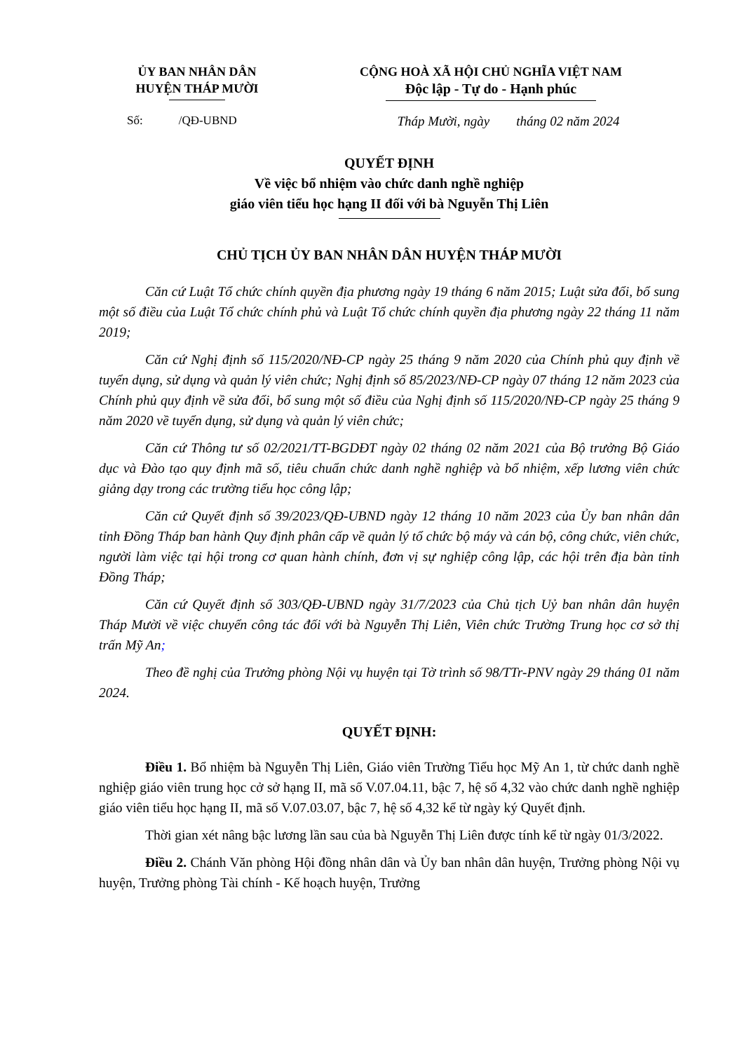ỦY BAN NHÂN DÂN
HUYỆN THÁP MƯỜI
CỘNG HOÀ XÃ HỘI CHỦ NGHĨA VIỆT NAM
Độc lập - Tự do - Hạnh phúc
Số: /QĐ-UBND Tháp Mười, ngày tháng 02 năm 2024
QUYẾT ĐỊNH
Về việc bổ nhiệm vào chức danh nghề nghiệp
giáo viên tiểu học hạng II đối với bà Nguyễn Thị Liên
CHỦ TỊCH ỦY BAN NHÂN DÂN HUYỆN THÁP MƯỜI
Căn cứ Luật Tổ chức chính quyền địa phương ngày 19 tháng 6 năm 2015; Luật sửa đổi, bổ sung một số điều của Luật Tổ chức chính phủ và Luật Tổ chức chính quyền địa phương ngày 22 tháng 11 năm 2019;
Căn cứ Nghị định số 115/2020/NĐ-CP ngày 25 tháng 9 năm 2020 của Chính phủ quy định về tuyển dụng, sử dụng và quản lý viên chức; Nghị định số 85/2023/NĐ-CP ngày 07 tháng 12 năm 2023 của Chính phủ quy định về sửa đổi, bổ sung một số điều của Nghị định số 115/2020/NĐ-CP ngày 25 tháng 9 năm 2020 về tuyển dụng, sử dụng và quản lý viên chức;
Căn cứ Thông tư số 02/2021/TT-BGDĐT ngày 02 tháng 02 năm 2021 của Bộ trưởng Bộ Giáo dục và Đào tạo quy định mã số, tiêu chuẩn chức danh nghề nghiệp và bổ nhiệm, xếp lương viên chức giảng dạy trong các trường tiểu học công lập;
Căn cứ Quyết định số 39/2023/QĐ-UBND ngày 12 tháng 10 năm 2023 của Ủy ban nhân dân tỉnh Đồng Tháp ban hành Quy định phân cấp về quản lý tổ chức bộ máy và cán bộ, công chức, viên chức, người làm việc tại hội trong cơ quan hành chính, đơn vị sự nghiệp công lập, các hội trên địa bàn tỉnh Đồng Tháp;
Căn cứ Quyết định số 303/QĐ-UBND ngày 31/7/2023 của Chủ tịch Uỷ ban nhân dân huyện Tháp Mười về việc chuyển công tác đối với bà Nguyễn Thị Liên, Viên chức Trường Trung học cơ sở thị trấn Mỹ An;
Theo đề nghị của Trưởng phòng Nội vụ huyện tại Tờ trình số 98/TTr-PNV ngày 29 tháng 01 năm 2024.
QUYẾT ĐỊNH:
Điều 1. Bổ nhiệm bà Nguyễn Thị Liên, Giáo viên Trường Tiểu học Mỹ An 1, từ chức danh nghề nghiệp giáo viên trung học cở sở hạng II, mã số V.07.04.11, bậc 7, hệ số 4,32 vào chức danh nghề nghiệp giáo viên tiểu học hạng II, mã số V.07.03.07, bậc 7, hệ số 4,32 kể từ ngày ký Quyết định.
Thời gian xét nâng bậc lương lần sau của bà Nguyễn Thị Liên được tính kể từ ngày 01/3/2022.
Điều 2. Chánh Văn phòng Hội đồng nhân dân và Ủy ban nhân dân huyện, Trưởng phòng Nội vụ huyện, Trưởng phòng Tài chính - Kế hoạch huyện, Trưởng